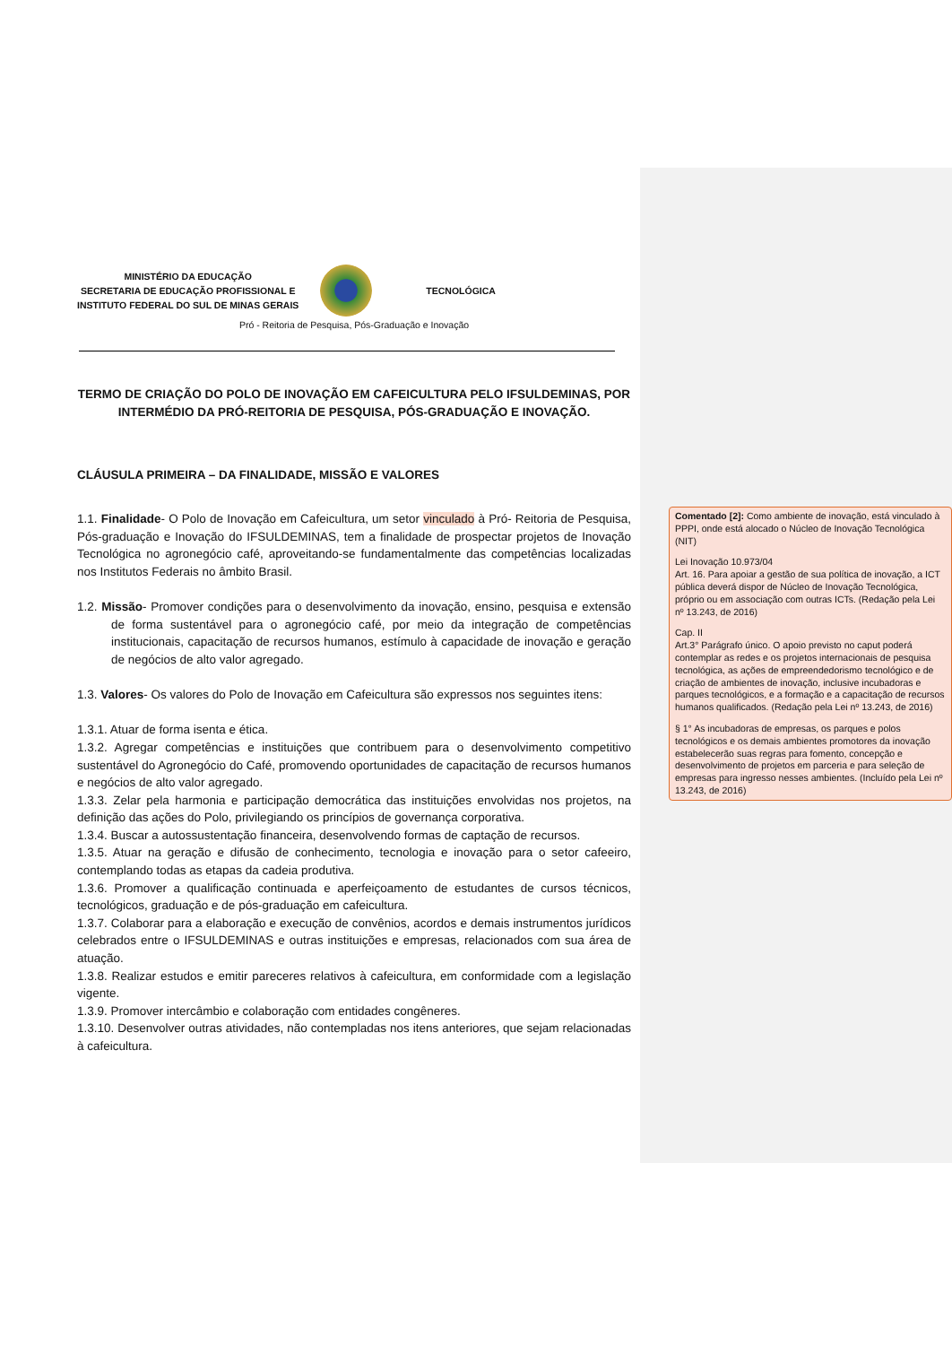MINISTÉRIO DA EDUCAÇÃO
SECRETARIA DE EDUCAÇÃO PROFISSIONAL E
INSTITUTO FEDERAL DO SUL DE MINAS GERAIS
TECNOLÓGICA
Pró - Reitoria de Pesquisa, Pós-Graduação e Inovação
TERMO DE CRIAÇÃO DO POLO DE INOVAÇÃO EM CAFEICULTURA PELO IFSULDEMINAS, POR INTERMÉDIO DA PRÓ-REITORIA DE PESQUISA, PÓS-GRADUAÇÃO E INOVAÇÃO.
CLÁUSULA PRIMEIRA – DA FINALIDADE, MISSÃO E VALORES
1.1. Finalidade- O Polo de Inovação em Cafeicultura, um setor vinculado à Pró- Reitoria de Pesquisa, Pós-graduação e Inovação do IFSULDEMINAS, tem a finalidade de prospectar projetos de Inovação Tecnológica no agronegócio café, aproveitando-se fundamentalmente das competências localizadas nos Institutos Federais no âmbito Brasil.
1.2. Missão- Promover condições para o desenvolvimento da inovação, ensino, pesquisa e extensão de forma sustentável para o agronegócio café, por meio da integração de competências institucionais, capacitação de recursos humanos, estímulo à capacidade de inovação e geração de negócios de alto valor agregado.
1.3. Valores- Os valores do Polo de Inovação em Cafeicultura são expressos nos seguintes itens:
1.3.1. Atuar de forma isenta e ética.
1.3.2. Agregar competências e instituições que contribuem para o desenvolvimento competitivo sustentável do Agronegócio do Café, promovendo oportunidades de capacitação de recursos humanos e negócios de alto valor agregado.
1.3.3. Zelar pela harmonia e participação democrática das instituições envolvidas nos projetos, na definição das ações do Polo, privilegiando os princípios de governança corporativa.
1.3.4. Buscar a autossustentação financeira, desenvolvendo formas de captação de recursos.
1.3.5. Atuar na geração e difusão de conhecimento, tecnologia e inovação para o setor cafeeiro, contemplando todas as etapas da cadeia produtiva.
1.3.6. Promover a qualificação continuada e aperfeiçoamento de estudantes de cursos técnicos, tecnológicos, graduação e de pós-graduação em cafeicultura.
1.3.7. Colaborar para a elaboração e execução de convênios, acordos e demais instrumentos jurídicos celebrados entre o IFSULDEMINAS e outras instituições e empresas, relacionados com sua área de atuação.
1.3.8. Realizar estudos e emitir pareceres relativos à cafeicultura, em conformidade com a legislação vigente.
1.3.9. Promover intercâmbio e colaboração com entidades congêneres.
1.3.10. Desenvolver outras atividades, não contempladas nos itens anteriores, que sejam relacionadas à cafeicultura.
Comentado [2]: Como ambiente de inovação, está vinculado à PPPI, onde está alocado o Núcleo de Inovação Tecnológica (NIT)
Lei Inovação 10.973/04
Art. 16. Para apoiar a gestão de sua política de inovação, a ICT pública deverá dispor de Núcleo de Inovação Tecnológica, próprio ou em associação com outras ICTs. (Redação pela Lei nº 13.243, de 2016)
Cap. II
Art.3° Parágrafo único. O apoio previsto no caput poderá contemplar as redes e os projetos internacionais de pesquisa tecnológica, as ações de empreendedorismo tecnológico e de criação de ambientes de inovação, inclusive incubadoras e parques tecnológicos, e a formação e a capacitação de recursos humanos qualificados. (Redação pela Lei nº 13.243, de 2016)
§ 1° As incubadoras de empresas, os parques e polos tecnológicos e os demais ambientes promotores da inovação estabelecerão suas regras para fomento, concepção e desenvolvimento de projetos em parceria e para seleção de empresas para ingresso nesses ambientes. (Incluído pela Lei nº 13.243, de 2016)